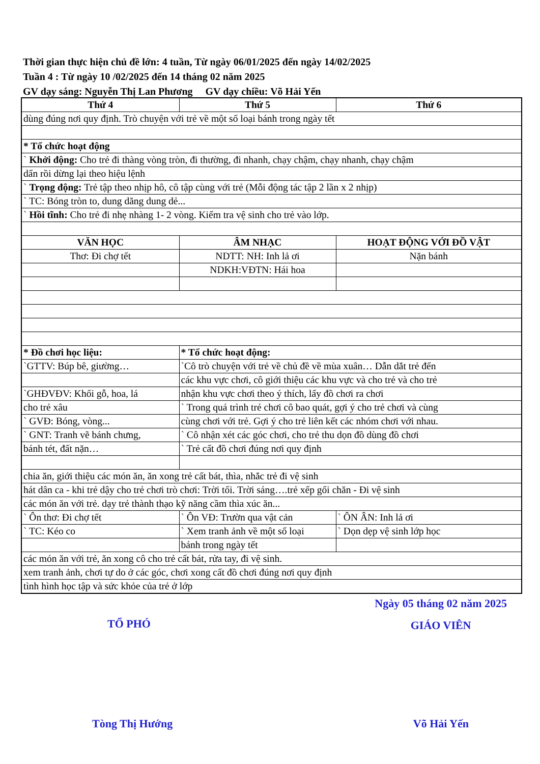Thời gian thực hiện chủ đề lớn: 4 tuần, Từ ngày 06/01/2025 đến ngày 14/02/2025
Tuần 4 : Từ ngày 10 /02/2025 đến 14 tháng 02 năm 2025
GV dạy sáng: Nguyễn Thị Lan Phương GV dạy chiều: Võ Hải Yến
| Thứ 4 | Thứ 5 | Thứ 6 |
| --- | --- | --- |
| dùng đúng nơi quy định. Trò chuyện với trẻ về một số loại bánh trong ngày tết | | |
| * Tổ chức hoạt động | | |
| ` Khởi động: Cho trẻ đi thàng vòng tròn, đi thường, đi nhanh, chạy chậm, chạy nhanh, chạy chậm | | |
| dẩn rồi dừng lại theo hiệu lệnh | | |
| ` Trọng động: Trẻ tập theo nhịp hô, cô tập cùng với trẻ (Mỗi động tác tập 2 lần x 2 nhịp) | | |
| ` TC: Bóng tròn to, dung dăng dung dẻ... | | |
| ` Hồi tĩnh: Cho trẻ đi nhẹ nhàng 1- 2 vòng. Kiểm tra vệ sinh cho trẻ vào lớp. | | |
| VĂN HỌC | ÂM NHẠC | HOẠT ĐỘNG VỚI ĐỒ VẬT |
| Thơ: Đi chợ tết | NDTT: NH: Inh lả ơi | Nặn bánh |
| | NDKH:VĐTN: Hái hoa | |
| * Đồ chơi học liệu: | * Tổ chức hoạt động: | |
| `GTTV: Búp bê, giường… | `Cô trò chuyện với trẻ về chủ đề về mùa xuân… Dẫn dắt trẻ đến | |
| | các khu vực chơi, cô giới thiệu các khu vực và cho trẻ và cho trẻ | |
| `GHĐVĐV: Khối gỗ, hoa, lá | nhận khu vực chơi theo ý thích, lấy đồ chơi ra chơi | |
| cho trẻ xâu | ` Trong quá trình trẻ chơi cô bao quát, gợi ý cho trẻ chơi và cùng | |
| ` GVĐ: Bóng, vòng... | cùng chơi với trẻ. Gợi ý cho trẻ liên kết các nhóm chơi với nhau. | |
| ` GNT: Tranh vẽ bánh chưng, | ` Cô nhận xét các góc chơi, cho trẻ thu dọn đồ dùng đồ chơi | |
| bánh tét, đất nặn… | ` Trẻ cất đồ chơi đúng nơi quy định | |
| chia ăn, giới thiệu các món ăn, ăn xong trẻ cất bát, thìa, nhắc trẻ đi vệ sinh | | |
| hát dân ca - khi trẻ dậy cho trẻ chơi trò chơi: Trời tối. Trời sáng….trẻ xếp gối chăn - Đi vệ sinh | | |
| các món ăn với trẻ. dạy trẻ thành thạo kỹ năng cầm thìa xúc ăn... | | |
| ` Ôn thơ: Đi chợ tết | ` Ôn VĐ: Trườn qua vật cản | ` ÔN ÂN: Inh lả ơi |
| ` TC: Kéo co | ` Xem tranh ảnh về một số loại | ` Dọn dẹp vệ sinh lớp học |
| | bánh trong ngày tết | |
| các món ăn với trẻ, ăn xong cô cho trẻ cất bát, rửa tay, đi vệ sinh. | | |
| xem tranh ảnh, chơi tự do ở các góc, chơi xong cất đồ chơi đúng nơi quy định | | |
| tình hình học tập và sức khỏe của trẻ ở lớp | | |
TỔ PHÓ
Ngày 05 tháng 02 năm 2025
GIÁO VIÊN
Tòng Thị Hướng Võ Hải Yến